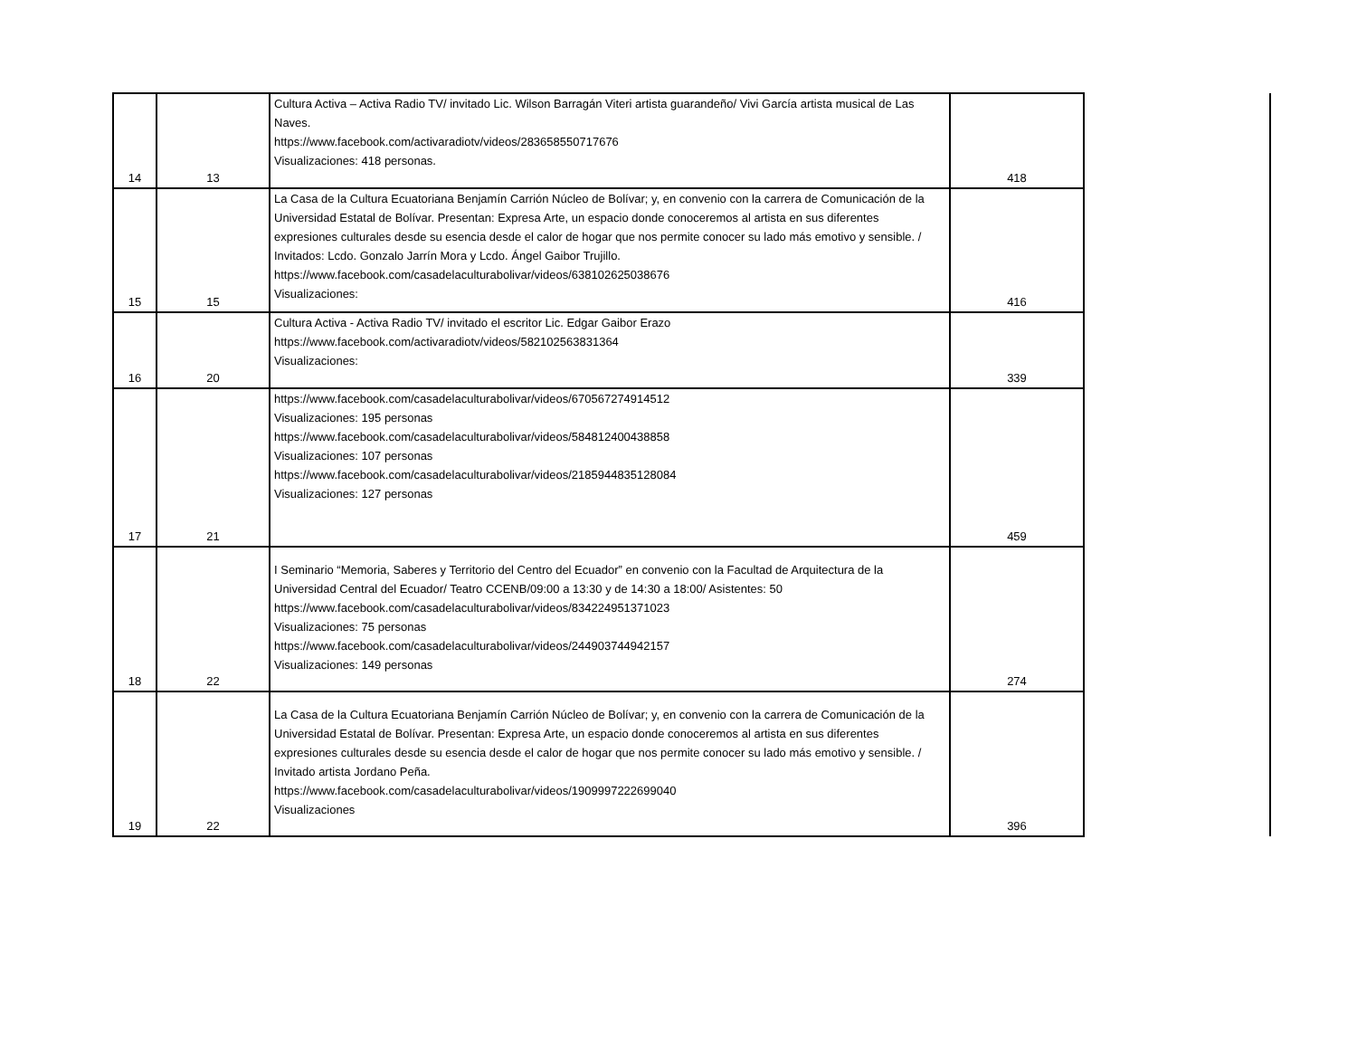| 14 | 13 | Cultura Activa – Activa Radio TV/ invitado Lic. Wilson Barragán Viteri artista guarandeño/ Vivi García artista musical de Las Naves. https://www.facebook.com/activaradiotv/videos/283658550717676 Visualizaciones: 418 personas. | 418 | |
| 15 | 15 | La Casa de la Cultura Ecuatoriana Benjamín Carrión Núcleo de Bolívar; y, en convenio con la carrera de Comunicación de la Universidad Estatal de Bolívar. Presentan: Expresa Arte, un espacio donde conoceremos al artista en sus diferentes expresiones culturales desde su esencia desde el calor de hogar que nos permite conocer su lado más emotivo y sensible. / Invitados: Lcdo. Gonzalo Jarrín Mora y Lcdo. Ángel Gaibor Trujillo. https://www.facebook.com/casadelaculturabolivar/videos/638102625038676 Visualizaciones: | 416 | |
| 16 | 20 | Cultura Activa - Activa Radio TV/ invitado el escritor Lic. Edgar Gaibor Erazo https://www.facebook.com/activaradiotv/videos/582102563831364 Visualizaciones: | 339 | |
| 17 | 21 | https://www.facebook.com/casadelaculturabolivar/videos/670567274914512 Visualizaciones: 195 personas https://www.facebook.com/casadelaculturabolivar/videos/584812400438858 Visualizaciones: 107 personas https://www.facebook.com/casadelaculturabolivar/videos/2185944835128084 Visualizaciones: 127 personas | 459 | |
| 18 | 22 | I Seminario “Memoria, Saberes y Territorio del Centro del Ecuador” en convenio con la Facultad de Arquitectura de la Universidad Central del Ecuador/ Teatro CCENB/09:00 a 13:30 y de 14:30 a 18:00/ Asistentes: 50 https://www.facebook.com/casadelaculturabolivar/videos/834224951371023 Visualizaciones: 75 personas https://www.facebook.com/casadelaculturabolivar/videos/244903744942157 Visualizaciones: 149 personas | 274 | |
| 19 | 22 | La Casa de la Cultura Ecuatoriana Benjamín Carrión Núcleo de Bolívar; y, en convenio con la carrera de Comunicación de la Universidad Estatal de Bolívar. Presentan: Expresa Arte, un espacio donde conoceremos al artista en sus diferentes expresiones culturales desde su esencia desde el calor de hogar que nos permite conocer su lado más emotivo y sensible. / Invitado artista Jordano Peña. https://www.facebook.com/casadelaculturabolivar/videos/1909997222699040 Visualizaciones | 396 | |